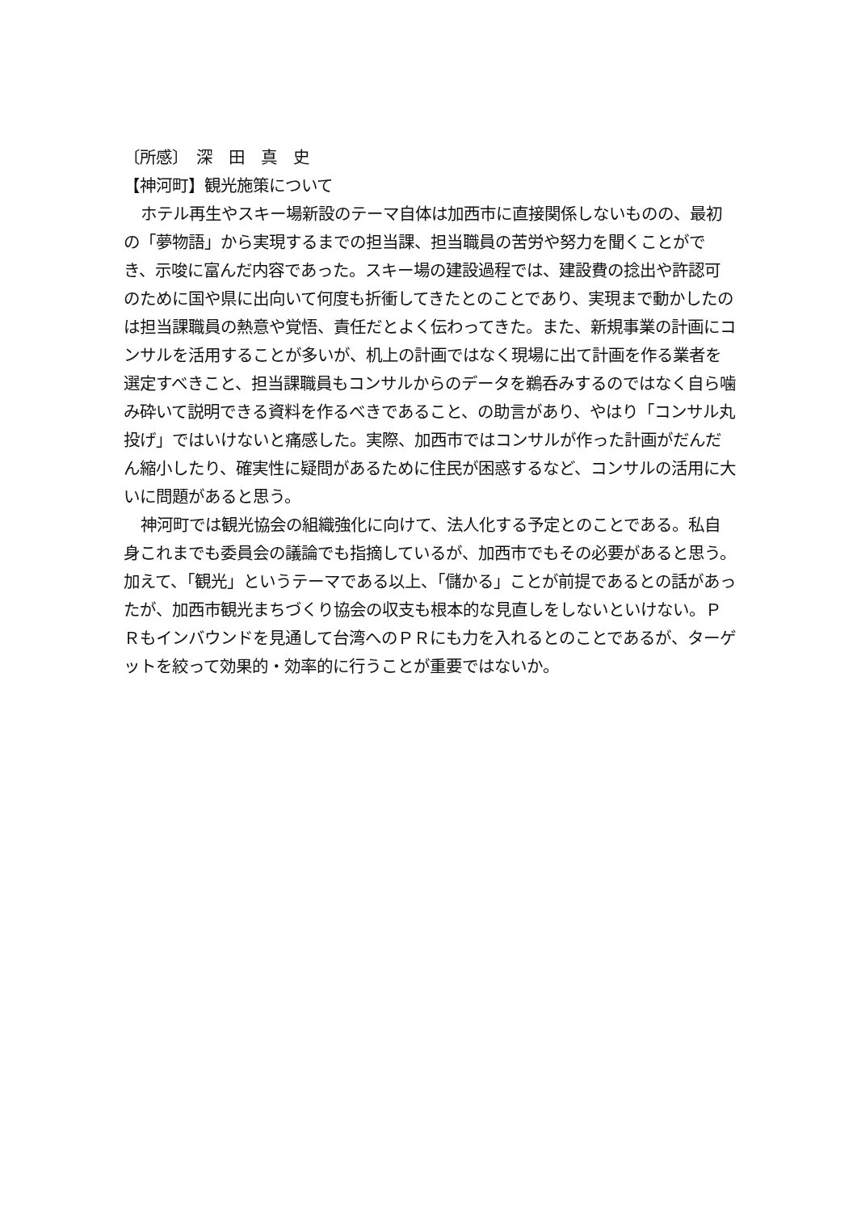〔所感〕　深　田　真　史
【神河町】観光施策について
ホテル再生やスキー場新設のテーマ自体は加西市に直接関係しないものの、最初の「夢物語」から実現するまでの担当課、担当職員の苦労や努力を聞くことができ、示唆に富んだ内容であった。スキー場の建設過程では、建設費の捻出や許認可のために国や県に出向いて何度も折衝してきたとのことであり、実現まで動かしたのは担当課職員の熱意や覚悟、責任だとよく伝わってきた。また、新規事業の計画にコンサルを活用することが多いが、机上の計画ではなく現場に出て計画を作る業者を選定すべきこと、担当課職員もコンサルからのデータを鵜呑みするのではなく自ら噛み砕いて説明できる資料を作るべきであること、の助言があり、やはり「コンサル丸投げ」ではいけないと痛感した。実際、加西市ではコンサルが作った計画がだんだん縮小したり、確実性に疑問があるために住民が困惑するなど、コンサルの活用に大いに問題があると思う。
神河町では観光協会の組織強化に向けて、法人化する予定とのことである。私自身これまでも委員会の議論でも指摘しているが、加西市でもその必要があると思う。加えて、「観光」というテーマである以上、「儲かる」ことが前提であるとの話があったが、加西市観光まちづくり協会の収支も根本的な見直しをしないといけない。ＰＲもインバウンドを見通して台湾へのＰＲにも力を入れるとのことであるが、ターゲットを絞って効果的・効率的に行うことが重要ではないか。